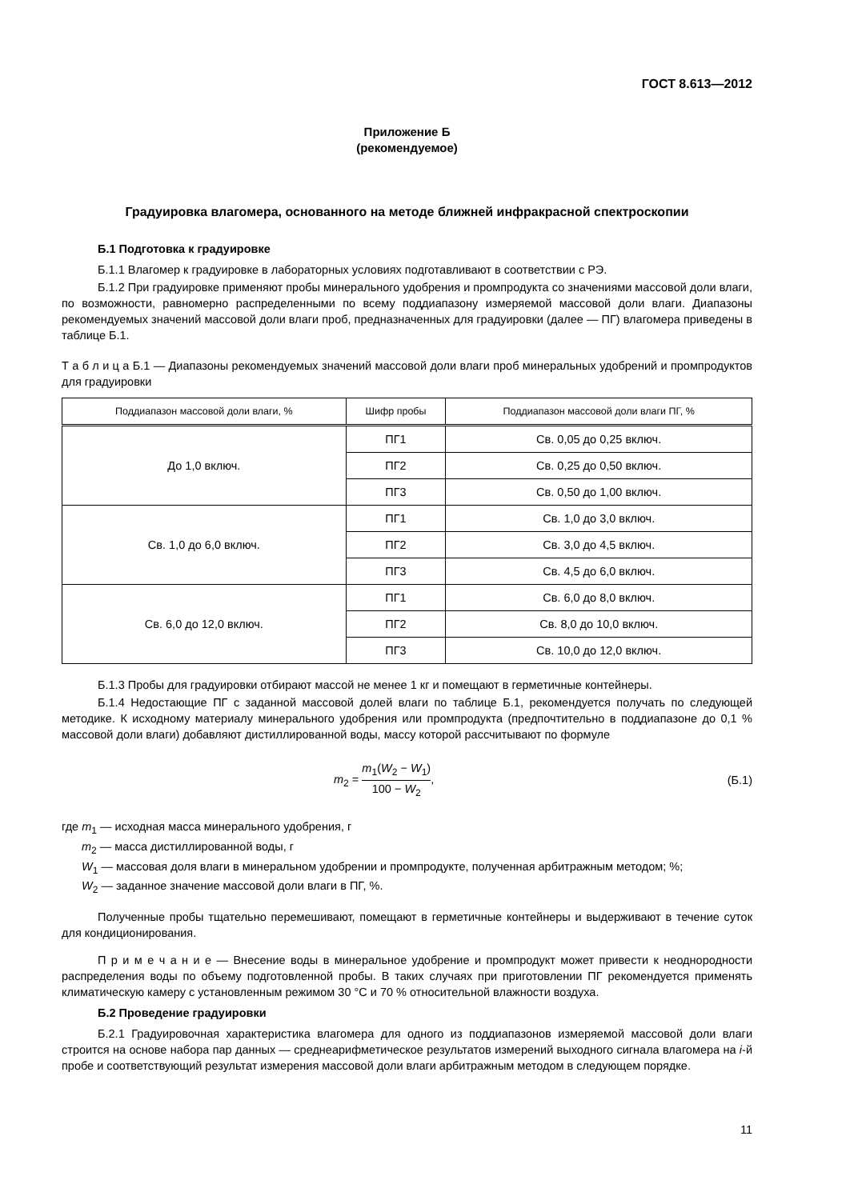ГОСТ 8.613—2012
Приложение Б
(рекомендуемое)
Градуировка влагомера, основанного на методе ближней инфракрасной спектроскопии
Б.1 Подготовка к градуировке
Б.1.1 Влагомер к градуировке в лабораторных условиях подготавливают в соответствии с РЭ.
Б.1.2 При градуировке применяют пробы минерального удобрения и промпродукта со значениями массовой доли влаги, по возможности, равномерно распределенными по всему поддиапазону измеряемой массовой доли влаги. Диапазоны рекомендуемых значений массовой доли влаги проб, предназначенных для градуировки (далее — ПГ) влагомера приведены в таблице Б.1.
Т а б л и ц а Б.1 — Диапазоны рекомендуемых значений массовой доли влаги проб минеральных удобрений и промпродуктов для градуировки
| Поддиапазон массовой доли влаги, % | Шифр пробы | Поддиапазон массовой доли влаги ПГ, % |
| --- | --- | --- |
| До 1,0 включ. | ПГ1 | Св. 0,05 до 0,25 включ. |
| | ПГ2 | Св. 0,25 до 0,50 включ. |
| | ПГ3 | Св. 0,50 до 1,00 включ. |
| Св. 1,0 до 6,0 включ. | ПГ1 | Св. 1,0 до 3,0 включ. |
| | ПГ2 | Св. 3,0 до 4,5 включ. |
| | ПГ3 | Св. 4,5 до 6,0 включ. |
| Св. 6,0 до 12,0 включ. | ПГ1 | Св. 6,0 до 8,0 включ. |
| | ПГ2 | Св. 8,0 до 10,0 включ. |
| | ПГ3 | Св. 10,0 до 12,0 включ. |
Б.1.3 Пробы для градуировки отбирают массой не менее 1 кг и помещают в герметичные контейнеры.
Б.1.4 Недостающие ПГ с заданной массовой долей влаги по таблице Б.1, рекомендуется получать по следующей методике. К исходному материалу минерального удобрения или промпродукта (предпочтительно в поддиапазоне до 0,1 % массовой доли влаги) добавляют дистиллированной воды, массу которой рассчитывают по формуле
m<sub>2</sub> = m<sub>1</sub>(W<sub>2</sub> − W<sub>1</sub>) 100 − W<sub>2</sub>, (Б.1)
где m<sub>1</sub> — исходная масса минерального удобрения, г
m<sub>2</sub> — масса дистиллированной воды, г
W<sub>1</sub> — массовая доля влаги в минеральном удобрении и промпродукте, полученная арбитражным методом; %;
W<sub>2</sub> — заданное значение массовой доли влаги в ПГ, %.
Полученные пробы тщательно перемешивают, помещают в герметичные контейнеры и выдерживают в течение суток для кондиционирования.
П р и м е ч а н и е — Внесение воды в минеральное удобрение и промпродукт может привести к неоднородности распределения воды по объему подготовленной пробы. В таких случаях при приготовлении ПГ рекомендуется применять климатическую камеру с установленным режимом 30 °С и 70 % относительной влажности воздуха.
Б.2 Проведение градуировки
Б.2.1 Градуировочная характеристика влагомера для одного из поддиапазонов измеряемой массовой доли влаги строится на основе набора пар данных — среднеарифметическое результатов измерений выходного сигнала влагомера на i-й пробе и соответствующий результат измерения массовой доли влаги арбитражным методом в следующем порядке.
11